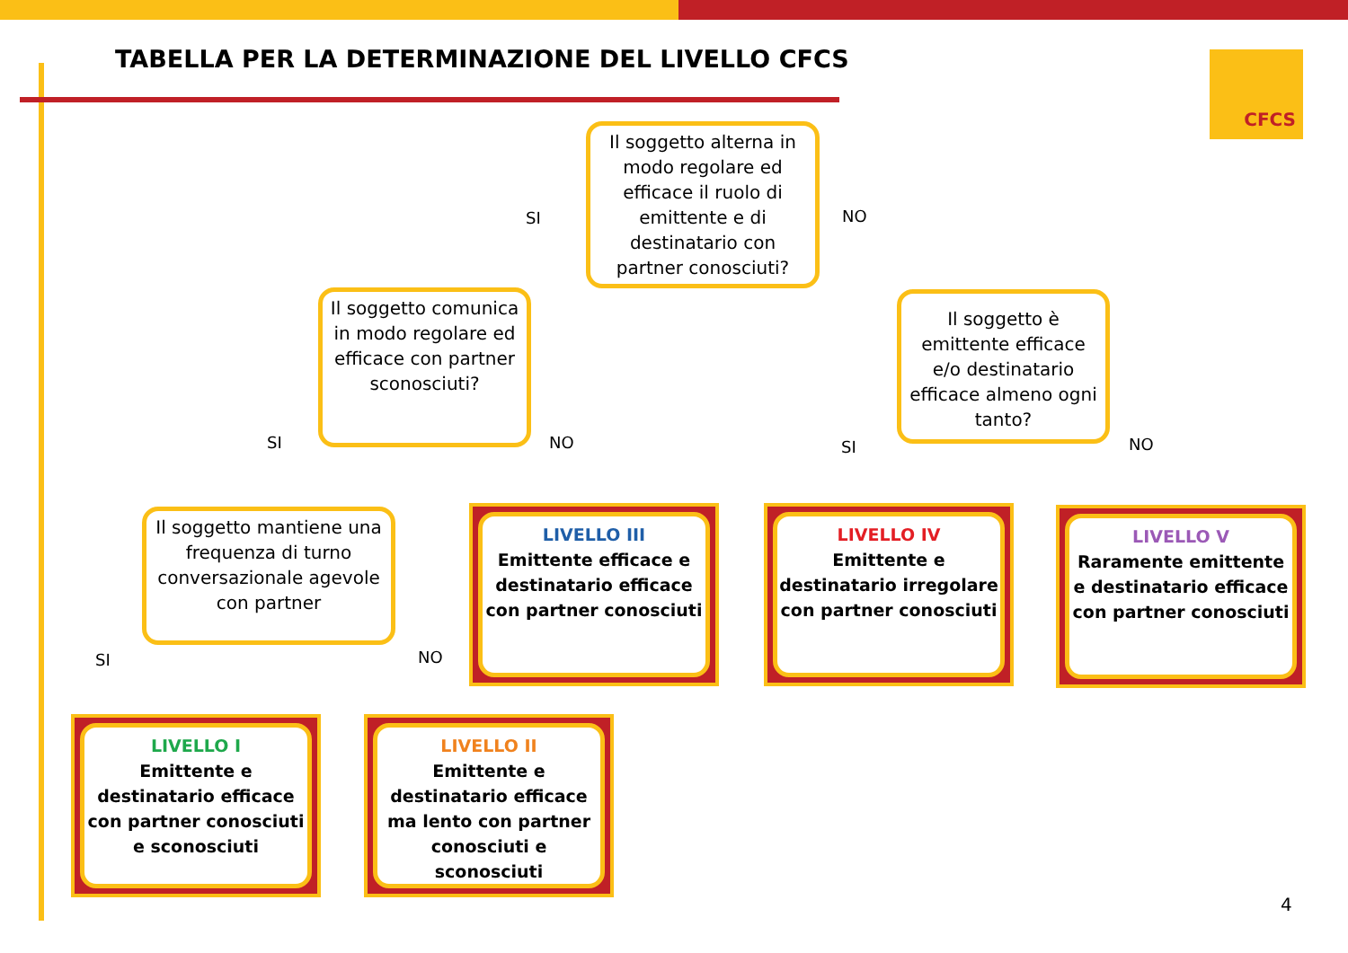TABELLA PER LA DETERMINAZIONE DEL LIVELLO CFCS
CFCS
Il soggetto alterna in modo regolare ed efficace il ruolo di emittente e di destinatario con partner conosciuti?
SI NO
Il soggetto comunica in modo regolare ed efficace con partner sconosciuti?
Il soggetto è emittente efficace e/o destinatario efficace almeno ogni tanto?
SI NO SI NO
Il soggetto mantiene una frequenza di turno conversazionale agevole con partner
SI NO
LIVELLO III
Emittente efficace e destinatario efficace con partner conosciuti
LIVELLO IV
Emittente e destinatario irregolare con partner conosciuti
LIVELLO V
Raramente emittente e destinatario efficace con partner conosciuti
LIVELLO I
Emittente e destinatario efficace con partner conosciuti e sconosciuti
LIVELLO II
Emittente e destinatario efficace ma lento con partner conosciuti e sconosciuti
4